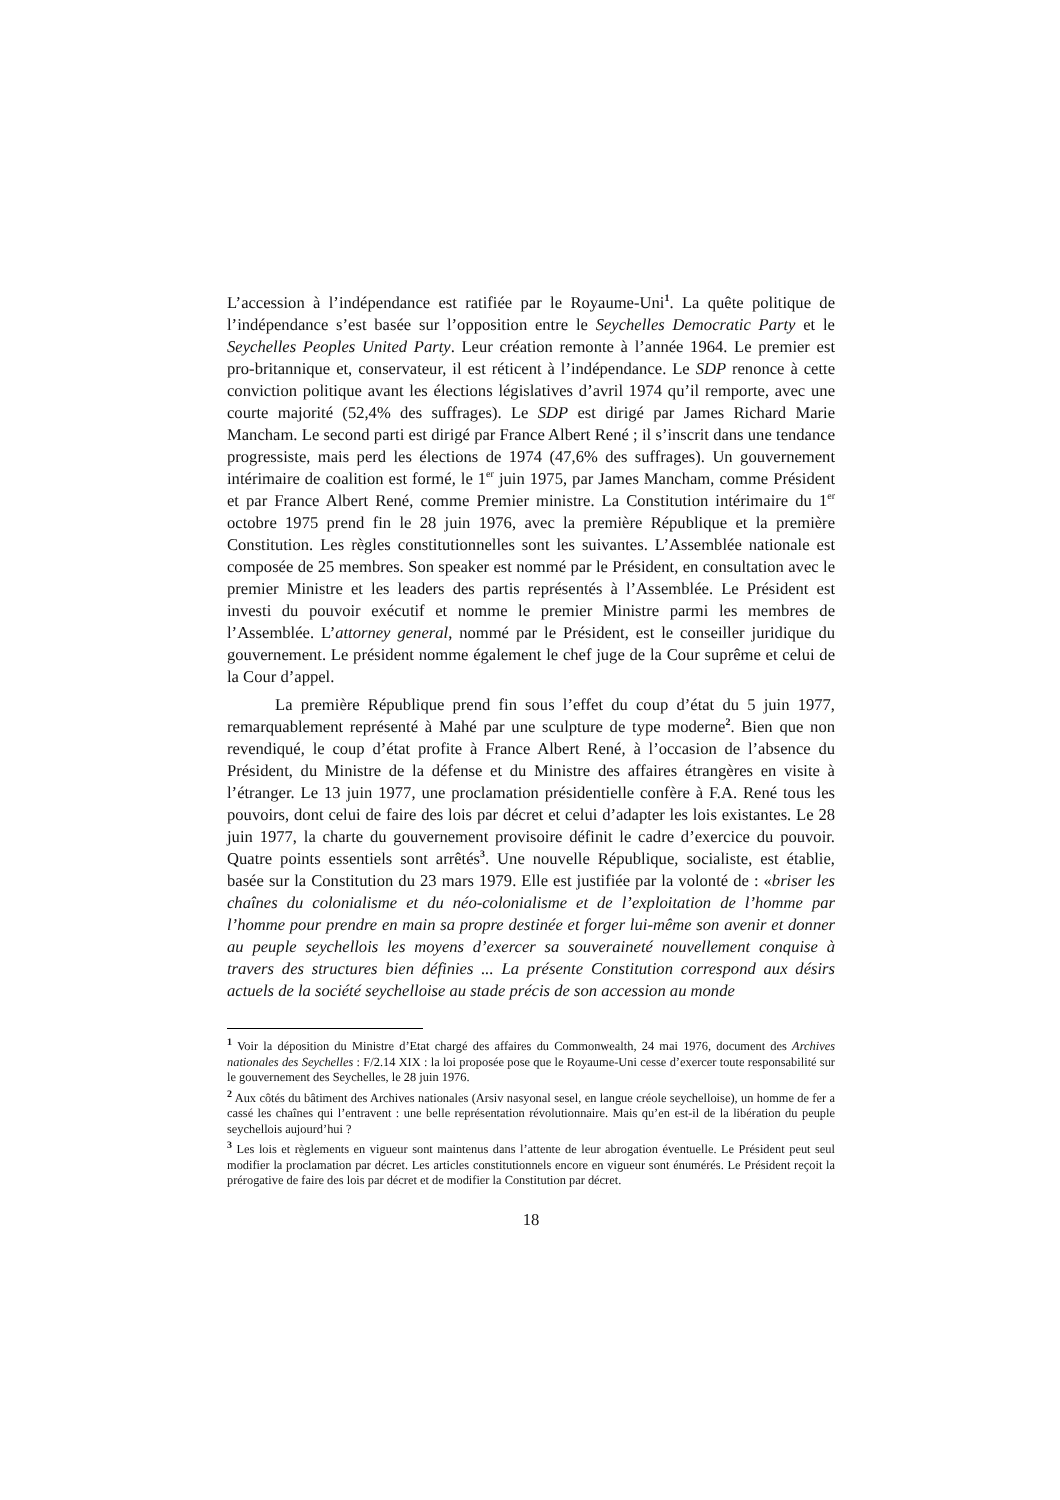L’accession à l’indépendance est ratifiée par le Royaume-Uni<sup>1</sup>. La quête politique de l’indépendance s’est basée sur l’opposition entre le Seychelles Democratic Party et le Seychelles Peoples United Party. Leur création remonte à l’année 1964. Le premier est pro-britannique et, conservateur, il est réticent à l’indépendance. Le SDP renonce à cette conviction politique avant les élections législatives d’avril 1974 qu’il remporte, avec une courte majorité (52,4% des suffrages). Le SDP est dirigé par James Richard Marie Mancham. Le second parti est dirigé par France Albert René ; il s’inscrit dans une tendance progressiste, mais perd les élections de 1974 (47,6% des suffrages). Un gouvernement intérimaire de coalition est formé, le 1<sup>er</sup> juin 1975, par James Mancham, comme Président et par France Albert René, comme Premier ministre. La Constitution intérimaire du 1<sup>er</sup> octobre 1975 prend fin le 28 juin 1976, avec la première République et la première Constitution. Les règles constitutionnelles sont les suivantes. L’Assemblée nationale est composée de 25 membres. Son speaker est nommé par le Président, en consultation avec le premier Ministre et les leaders des partis représentés à l’Assemblée. Le Président est investi du pouvoir exécutif et nomme le premier Ministre parmi les membres de l’Assemblée. L’attorney general, nommé par le Président, est le conseiller juridique du gouvernement. Le président nomme également le chef juge de la Cour suprême et celui de la Cour d’appel.
La première République prend fin sous l’effet du coup d’état du 5 juin 1977, remarquablement représenté à Mahé par une sculpture de type moderne<sup>2</sup>. Bien que non revendiqué, le coup d’état profite à France Albert René, à l’occasion de l’absence du Président, du Ministre de la défense et du Ministre des affaires étrangères en visite à l’étranger. Le 13 juin 1977, une proclamation présidentielle confère à F.A. René tous les pouvoirs, dont celui de faire des lois par décret et celui d’adapter les lois existantes. Le 28 juin 1977, la charte du gouvernement provisoire définit le cadre d’exercice du pouvoir. Quatre points essentiels sont arrêtés<sup>3</sup>. Une nouvelle République, socialiste, est établie, basée sur la Constitution du 23 mars 1979. Elle est justifiée par la volonté de : «briser les chaînes du colonialisme et du néo-colonialisme et de l’exploitation de l’homme par l’homme pour prendre en main sa propre destinée et forger lui-même son avenir et donner au peuple seychellois les moyens d’exercer sa souveraineté nouvellement conquise à travers des structures bien définies ... La présente Constitution correspond aux désirs actuels de la société seychelloise au stade précis de son accession au monde
<sup>1</sup> Voir la déposition du Ministre d’Etat chargé des affaires du Commonwealth, 24 mai 1976, document des Archives nationales des Seychelles : F/2.14 XIX : la loi proposée pose que le Royaume-Uni cesse d’exercer toute responsabilité sur le gouvernement des Seychelles, le 28 juin 1976.
<sup>2</sup> Aux côtés du bâtiment des Archives nationales (Arsiv nasyonal sesel, en langue créole seychelloise), un homme de fer a cassé les chaînes qui l’entravent : une belle représentation révolutionnaire. Mais qu’en est-il de la libération du peuple seychellois aujourd’hui ?
<sup>3</sup> Les lois et règlements en vigueur sont maintenus dans l’attente de leur abrogation éventuelle. Le Président peut seul modifier la proclamation par décret. Les articles constitutionnels encore en vigueur sont énumérés. Le Président reçoit la prérogative de faire des lois par décret et de modifier la Constitution par décret.
18